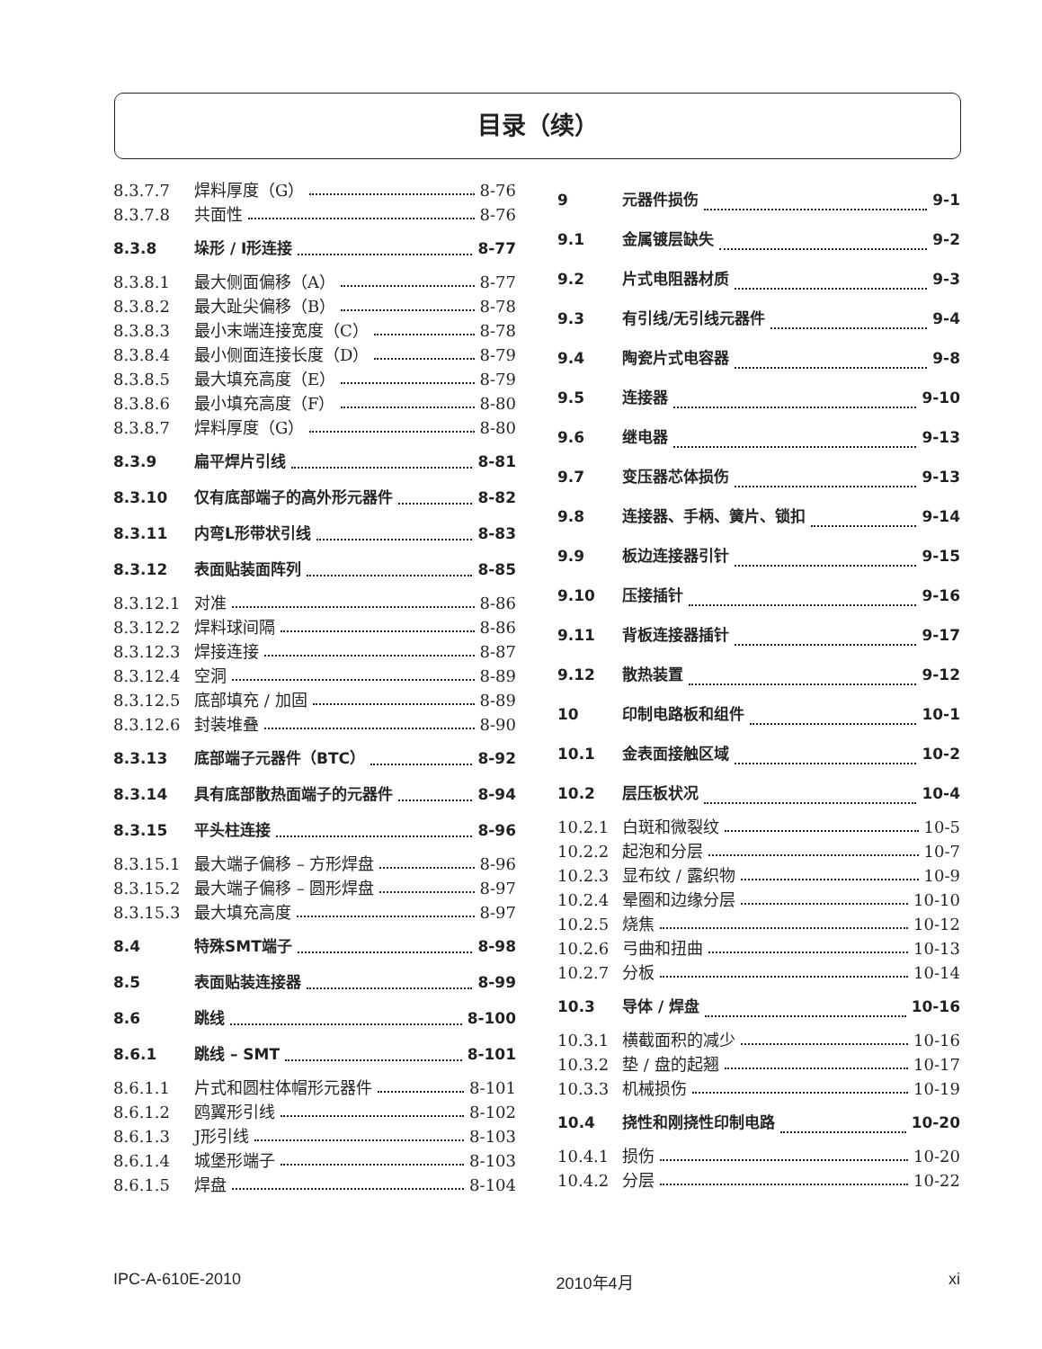目录（续）
8.3.7.7 焊料厚度（G） 8-76
8.3.7.8 共面性 8-76
8.3.8 垛形 / I形连接 8-77
8.3.8.1 最大侧面偏移（A） 8-77
8.3.8.2 最大趾尖偏移（B） 8-78
8.3.8.3 最小末端连接宽度（C） 8-78
8.3.8.4 最小侧面连接长度（D） 8-79
8.3.8.5 最大填充高度（E） 8-79
8.3.8.6 最小填充高度（F） 8-80
8.3.8.7 焊料厚度（G） 8-80
8.3.9 扁平焊片引线 8-81
8.3.10 仅有底部端子的高外形元器件 8-82
8.3.11 内弯L形带状引线 8-83
8.3.12 表面贴装面阵列 8-85
8.3.12.1 对准 8-86
8.3.12.2 焊料球间隔 8-86
8.3.12.3 焊接连接 8-87
8.3.12.4 空洞 8-89
8.3.12.5 底部填充 / 加固 8-89
8.3.12.6 封装堆叠 8-90
8.3.13 底部端子元器件（BTC） 8-92
8.3.14 具有底部散热面端子的元器件 8-94
8.3.15 平头柱连接 8-96
8.3.15.1 最大端子偏移 – 方形焊盘 8-96
8.3.15.2 最大端子偏移 – 圆形焊盘 8-97
8.3.15.3 最大填充高度 8-97
8.4 特殊SMT端子 8-98
8.5 表面贴装连接器 8-99
8.6 跳线 8-100
8.6.1 跳线 – SMT 8-101
8.6.1.1 片式和圆柱体帽形元器件 8-101
8.6.1.2 鸥翼形引线 8-102
8.6.1.3 J形引线 8-103
8.6.1.4 城堡形端子 8-103
8.6.1.5 焊盘 8-104
9 元器件损伤 9-1
9.1 金属镀层缺失 9-2
9.2 片式电阻器材质 9-3
9.3 有引线/无引线元器件 9-4
9.4 陶瓷片式电容器 9-8
9.5 连接器 9-10
9.6 继电器 9-13
9.7 变压器芯体损伤 9-13
9.8 连接器、手柄、簧片、锁扣 9-14
9.9 板边连接器引针 9-15
9.10 压接插针 9-16
9.11 背板连接器插针 9-17
9.12 散热装置 9-12
10 印制电路板和组件 10-1
10.1 金表面接触区域 10-2
10.2 层压板状况 10-4
10.2.1 白斑和微裂纹 10-5
10.2.2 起泡和分层 10-7
10.2.3 显布纹 / 露织物 10-9
10.2.4 晕圈和边缘分层 10-10
10.2.5 烧焦 10-12
10.2.6 弓曲和扭曲 10-13
10.2.7 分板 10-14
10.3 导体 / 焊盘 10-16
10.3.1 横截面积的减少 10-16
10.3.2 垫 / 盘的起翘 10-17
10.3.3 机械损伤 10-19
10.4 挠性和刚挠性印制电路 10-20
10.4.1 损伤 10-20
10.4.2 分层 10-22
IPC-A-610E-2010 2010年4月 xi